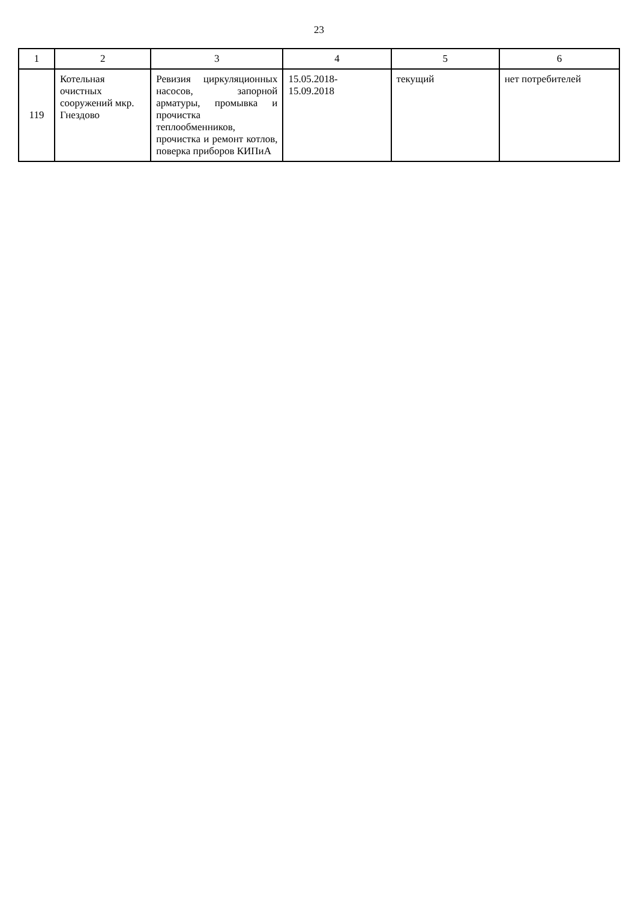23
| 1 | 2 | 3 | 4 | 5 | 6 |
| --- | --- | --- | --- | --- | --- |
| 119 | Котельная очистных сооружений мкр. Гнездово | Ревизия циркуляционных насосов, запорной арматуры, промывка и прочистка теплообменников, прочистка и ремонт котлов, поверка приборов КИПиА | 15.05.2018- 15.09.2018 | текущий | нет потребителей |